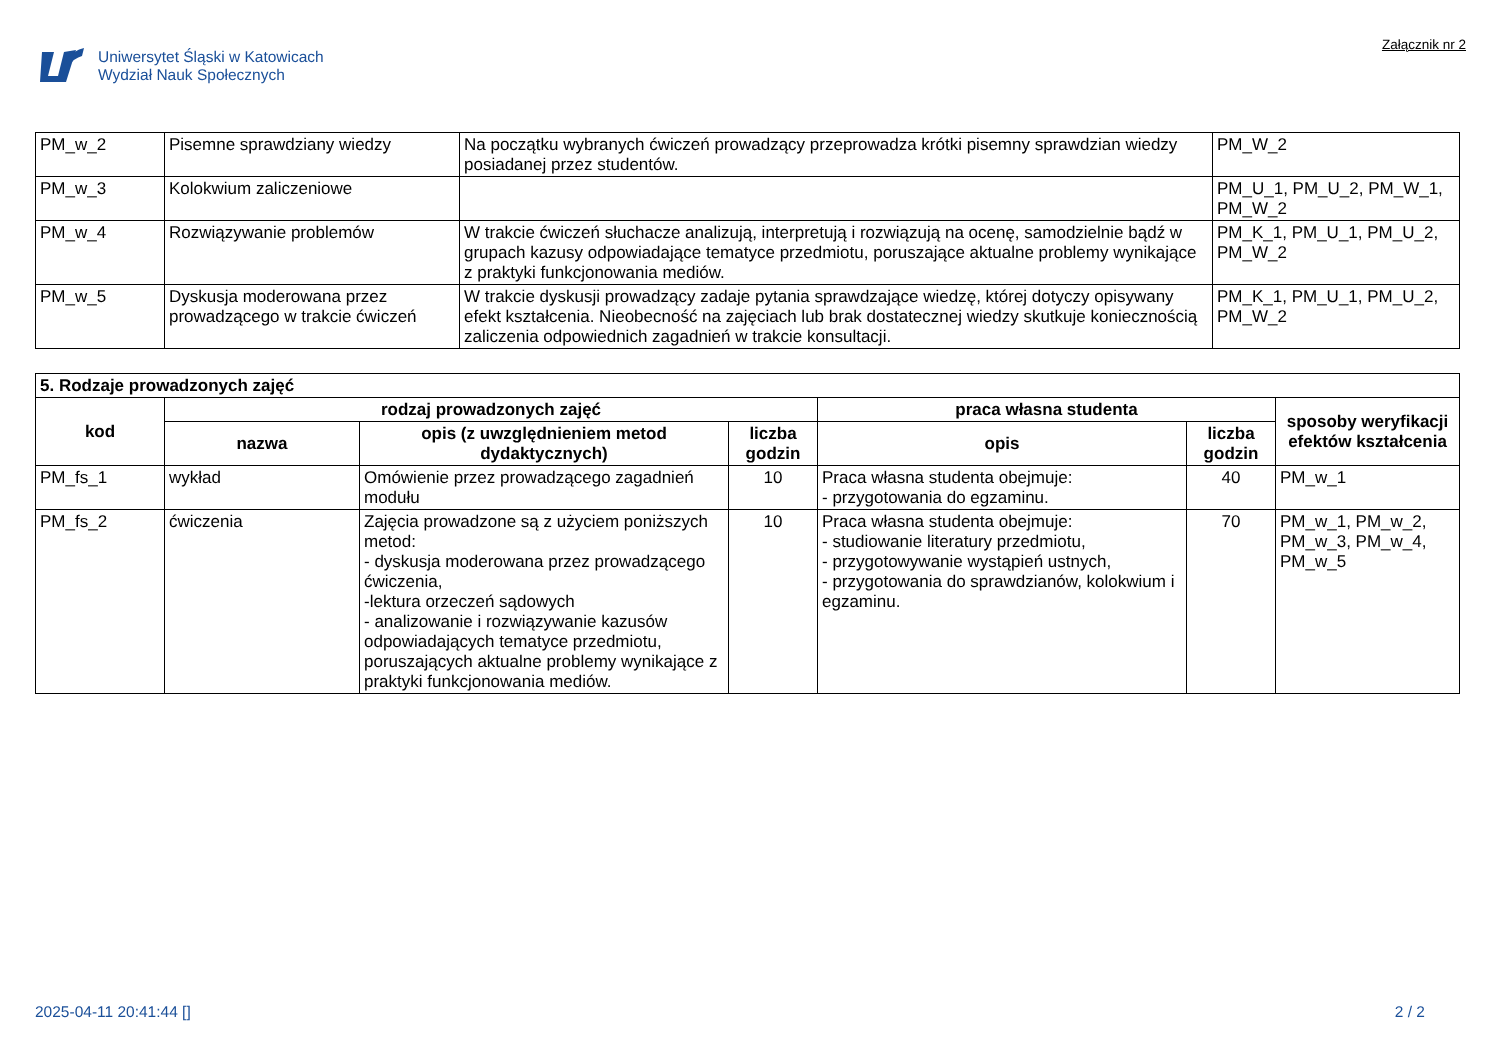Uniwersytet Śląski w Katowicach
Wydział Nauk Społecznych
Załącznik nr 2
| PM_w_2 | Pisemne sprawdziany wiedzy | Na początku wybranych ćwiczeń prowadzący przeprowadza krótki pisemny sprawdzian wiedzy posiadanej przez studentów. | PM_W_2 |
| PM_w_3 | Kolokwium zaliczeniowe | | PM_U_1, PM_U_2, PM_W_1, PM_W_2 |
| PM_w_4 | Rozwiązywanie problemów | W trakcie ćwiczeń słuchacze analizują, interpretują i rozwiązują na ocenę, samodzielnie bądź w grupach kazusy odpowiadające tematyce przedmiotu, poruszające aktualne problemy wynikające z praktyki funkcjonowania mediów. | PM_K_1, PM_U_1, PM_U_2, PM_W_2 |
| PM_w_5 | Dyskusja moderowana przez prowadzącego w trakcie ćwiczeń | W trakcie dyskusji prowadzący zadaje pytania sprawdzające wiedzę, której dotyczy opisywany efekt kształcenia. Nieobecność na zajęciach lub brak dostatecznej wiedzy skutkuje koniecznością zaliczenia odpowiednich zagadnień w trakcie konsultacji. | PM_K_1, PM_U_1, PM_U_2, PM_W_2 |
| 5. Rodzaje prowadzonych zajęć | | | | | | |
| --- | --- | --- | --- | --- | --- | --- |
| kod | rodzaj prowadzonych zajęć | | | praca własna studenta | | sposoby weryfikacji efektów kształcenia |
| | nazwa | opis (z uwzględnieniem metod dydaktycznych) | liczba godzin | opis | liczba godzin | |
| PM_fs_1 | wykład | Omówienie przez prowadzącego zagadnień modułu | 10 | Praca własna studenta obejmuje: - przygotowania do egzaminu. | 40 | PM_w_1 |
| PM_fs_2 | ćwiczenia | Zajęcia prowadzone są z użyciem poniższych metod: - dyskusja moderowana przez prowadzącego ćwiczenia, -lektura orzeczeń sądowych - analizowanie i rozwiązywanie kazusów odpowiadających tematyce przedmiotu, poruszających aktualne problemy wynikające z praktyki funkcjonowania mediów. | 10 | Praca własna studenta obejmuje: - studiowanie literatury przedmiotu, - przygotowywanie wystąpień ustnych, - przygotowania do sprawdzianów, kolokwium i egzaminu. | 70 | PM_w_1, PM_w_2, PM_w_3, PM_w_4, PM_w_5 |
2025-04-11 20:41:44 [] 2 / 2